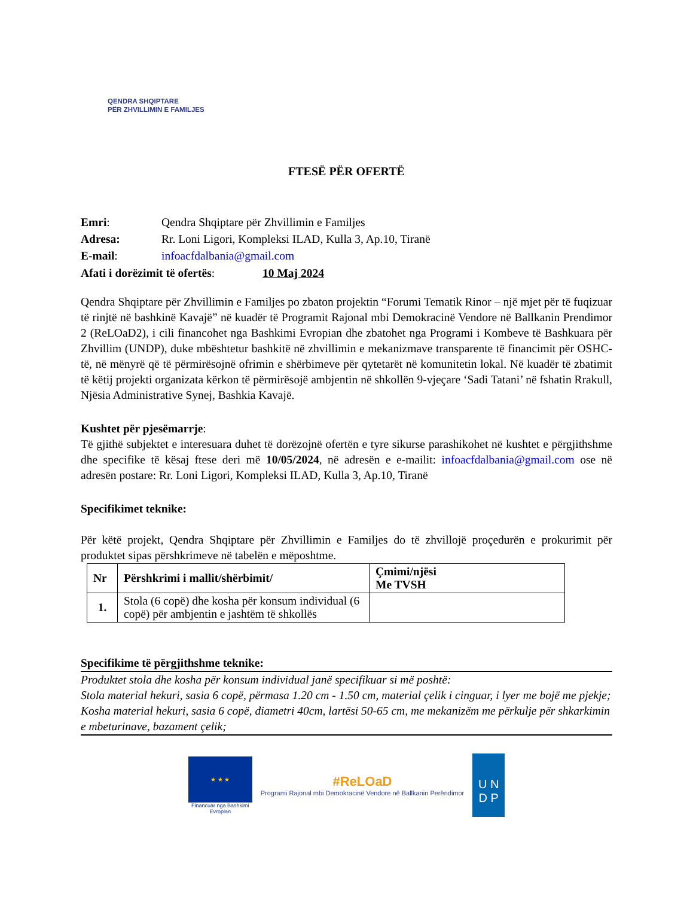QENDRA SHQIPTARE
PËR ZHVILLIMIN E FAMILJES
FTESË PËR OFERTË
| Emri : | Qendra Shqiptare për Zhvillimin e Familjes |
| Adresa: | Rr. Loni Ligori, Kompleksi ILAD, Kulla 3, Ap.10, Tiranë |
| E-mail : | infoacfdalbania@gmail.com |
Afati i dorëzimit të ofertës: 10 Maj 2024
Qendra Shqiptare për Zhvillimin e Familjes po zbaton projektin “Forumi Tematik Rinor – një mjet për të fuqizuar të rinjtë në bashkinë Kavajë” në kuadër të Programit Rajonal mbi Demokracinë Vendore në Ballkanin Prendimor 2 (ReLOaD2), i cili financohet nga Bashkimi Evropian dhe zbatohet nga Programi i Kombeve të Bashkuara për Zhvillim (UNDP), duke mbështetur bashkitë në zhvillimin e mekanizmave transparente të financimit për OSHC-të, në mënyrë që të përmirësojnë ofrimin e shërbimeve për qytetarët në komunitetin lokal. Në kuadër të zbatimit të këtij projekti organizata kërkon të përmirësojë ambjentin në shkollën 9-vjeçare ‘Sadi Tatani’ në fshatin Rrakull, Njësia Administrative Synej, Bashkia Kavajë.
Kushtet për pjesëmarrje:
Të gjithë subjektet e interesuara duhet të dorëzojnë ofertën e tyre sikurse parashikohet në kushtet e përgjithshme dhe specifike të kësaj ftese deri më 10/05/2024, në adresën e e-mailit: infoacfdalbania@gmail.com ose në adresën postare: Rr. Loni Ligori, Kompleksi ILAD, Kulla 3, Ap.10, Tiranë
Specifikimet teknike:
Për këtë projekt, Qendra Shqiptare për Zhvillimin e Familjes do të zhvillojë proçedurën e prokurimit për produktet sipas përshkrimeve në tabelën e mëposhtme.
| Nr | Përshkrimi i mallit/shërbimit/ | Çmimi/njësi Me TVSH |
| --- | --- | --- |
| 1. | Stola (6 copë) dhe kosha për konsum individual (6 copë) për ambjentin e jashtëm të shkollës | |
Specifikime të përgjithshme teknike:
Produktet stola dhe kosha për konsum individual janë specifikuar si më poshtë:
Stola material hekuri, sasia 6 copë, përmasa 1.20 cm - 1.50 cm, material çelik i cinguar, i lyer me bojë me pjekje;
Kosha material hekuri, sasia 6 copë, diametri 40cm, lartësi 50-65 cm, me mekanizëm me përkulje për shkarkimin e mbeturinave, bazament çelik;
★ ★ ★
Financuar nga Bashkimi
Evropian
#ReLOaD
Programi Rajonal mbi Demokracinë Vendore në Ballkanin Perëndimor
U N
D P